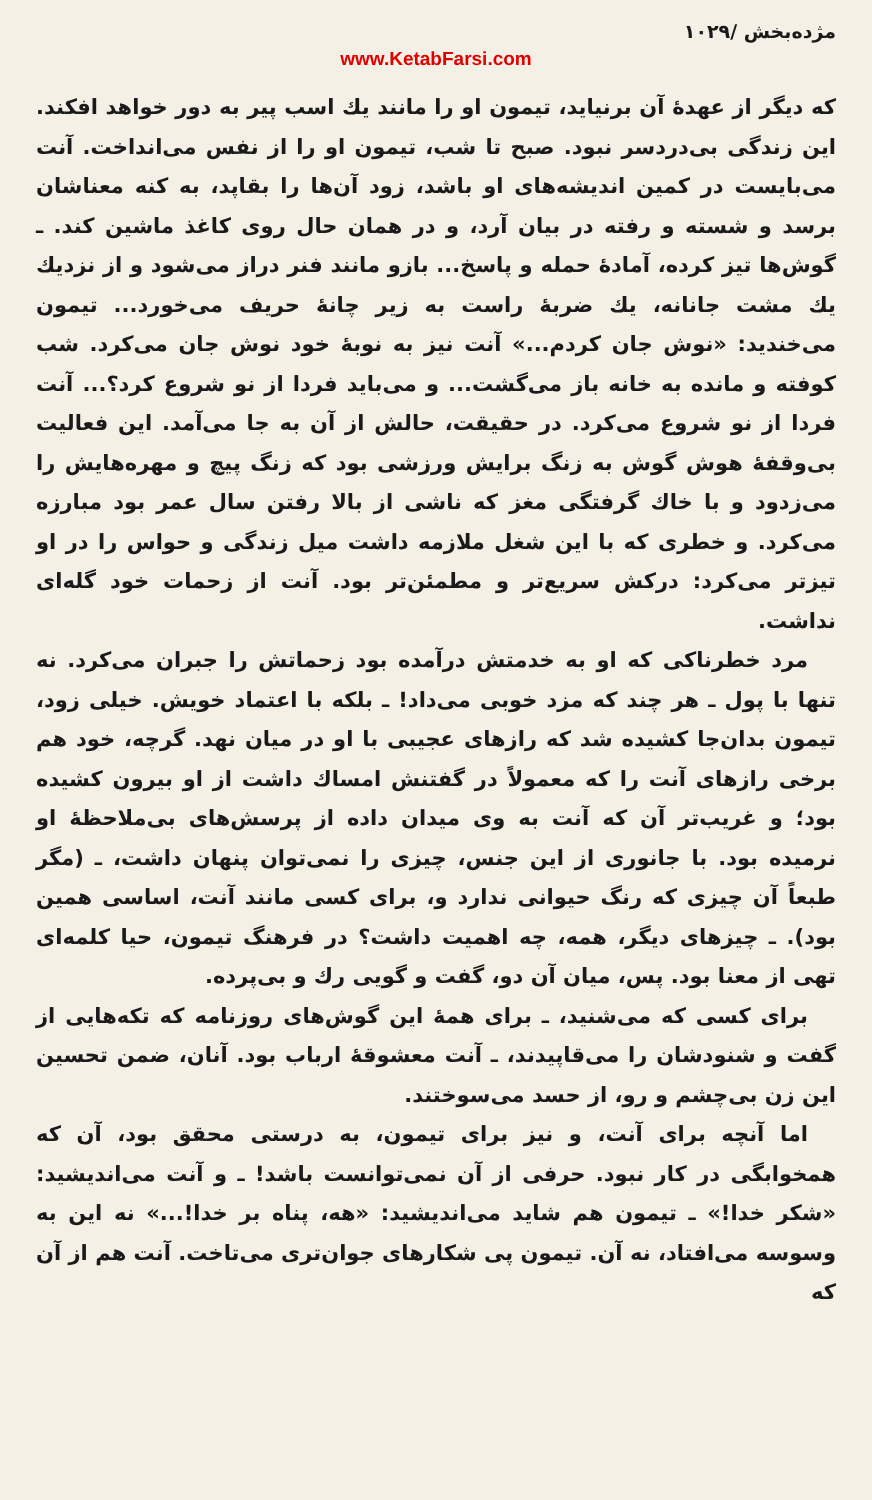مژده‌بخش /۱۰۲۹
www.KetabFarsi.com
که دیگر از عهدهٔ آن برنیاید، تیمون او را مانند یك اسب پیر به دور خواهد افکند. این زندگی بی‌دردسر نبود. صبح تا شب، تیمون او را از نفس می‌انداخت. آنت می‌بایست در کمین اندیشه‌های او باشد، زود آن‌ها را بقاپد، به کنه معناشان برسد و شسته و رفته در بیان آرد، و در همان حال روی کاغذ ماشین کند. ـ گوش‌ها تیز کرده، آمادهٔ حمله و پاسخ... بازو مانند فنر دراز می‌شود و از نزدیك یك مشت جانانه، یك ضربهٔ راست به زیر چانهٔ حریف می‌خورد... تیمون می‌خندید: «نوش جان کردم...» آنت نیز به نوبهٔ خود نوش جان می‌کرد. شب کوفته و مانده به خانه باز می‌گشت... و می‌باید فردا از نو شروع کرد؟... آنت فردا از نو شروع می‌کرد. در حقیقت، حالش از آن به جا می‌آمد. این فعالیت بی‌وقفهٔ هوش گوش به زنگ برایش ورزشی بود که زنگ پیچ و مهره‌هایش را می‌زدود و با خاك گرفتگی مغز که ناشی از بالا رفتن سال عمر بود مبارزه می‌کرد. و خطری که با این شغل ملازمه داشت میل زندگی و حواس را در او تیزتر می‌کرد: درکش سریع‌تر و مطمئن‌تر بود. آنت از زحمات خود گله‌ای نداشت.
مرد خطرناکی که او به خدمتش درآمده بود زحماتش را جبران می‌کرد. نه تنها با پول ـ هر چند که مزد خوبی می‌داد! ـ بلکه با اعتماد خویش. خیلی زود، تیمون بدان‌جا کشیده شد که رازهای عجیبی با او در میان نهد. گرچه، خود هم برخی رازهای آنت را که معمولاً در گفتنش امساك داشت از او بیرون کشیده بود؛ و غریب‌تر آن که آنت به وی میدان داده از پرسش‌های بی‌ملاحظهٔ او نرمیده بود. با جانوری از این جنس، چیزی را نمی‌توان پنهان داشت، ـ (مگر طبعاً آن چیزی که رنگ حیوانی ندارد و، برای کسی مانند آنت، اساسی همین بود). ـ چیزهای دیگر، همه، چه اهمیت داشت؟ در فرهنگ تیمون، حیا کلمه‌ای تهی از معنا بود. پس، میان آن دو، گفت و گویی رك و بی‌پرده.
برای کسی که می‌شنید، ـ برای همهٔ این گوش‌های روزنامه که تکه‌هایی از گفت و شنودشان را می‌قاپیدند، ـ آنت معشوقهٔ ارباب بود. آنان، ضمن تحسین این زن بی‌چشم و رو، از حسد می‌سوختند.
اما آنچه برای آنت، و نیز برای تیمون، به درستی محقق بود، آن که همخوابگی در کار نبود. حرفی از آن نمی‌توانست باشد! ـ و آنت می‌اندیشید: «شکر خدا!» ـ تیمون هم شاید می‌اندیشید: «هه، پناه بر خدا!...» نه این به وسوسه می‌افتاد، نه آن. تیمون پی شکارهای جوان‌تری می‌تاخت. آنت هم از آن که